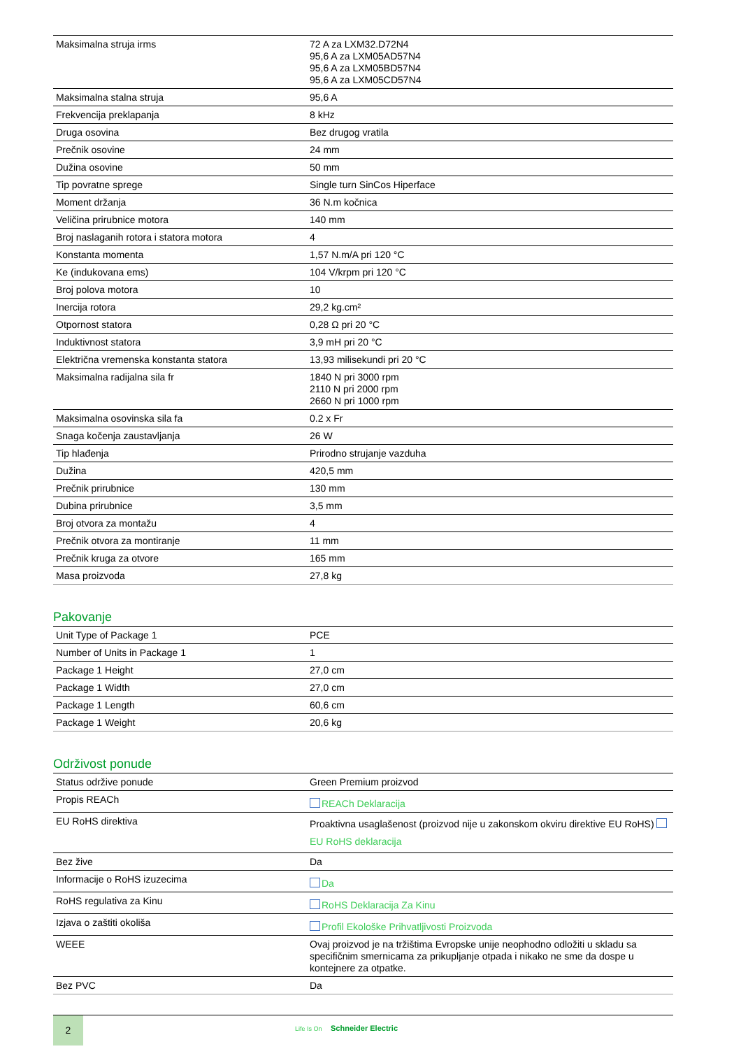| Maksimalna struja irms | 72 A za LXM32.D72N4 95,6 A za LXM05AD57N4 95,6 A za LXM05BD57N4 95,6 A za LXM05CD57N4 |
| Maksimalna stalna struja | 95,6 A |
| Frekvencija preklapanja | 8 kHz |
| Druga osovina | Bez drugog vratila |
| Prečnik osovine | 24 mm |
| Dužina osovine | 50 mm |
| Tip povratne sprege | Single turn SinCos Hiperface |
| Moment držanja | 36 N.m kočnica |
| Veličina prirubnice motora | 140 mm |
| Broj naslaganih rotora i statora motora | 4 |
| Konstanta momenta | 1,57 N.m/A pri 120 °C |
| Ke (indukovana ems) | 104 V/krpm pri 120 °C |
| Broj polova motora | 10 |
| Inercija rotora | 29,2 kg.cm² |
| Otpornost statora | 0,28 Ω pri 20 °C |
| Induktivnost statora | 3,9 mH pri 20 °C |
| Električna vremenska konstanta statora | 13,93 milisekundi pri 20 °C |
| Maksimalna radijalna sila fr | 1840 N pri 3000 rpm 2110 N pri 2000 rpm 2660 N pri 1000 rpm |
| Maksimalna osovinska sila fa | 0.2 x Fr |
| Snaga kočenja zaustavljanja | 26 W |
| Tip hlađenja | Prirodno strujanje vazduha |
| Dužina | 420,5 mm |
| Prečnik prirubnice | 130 mm |
| Dubina prirubnice | 3,5 mm |
| Broj otvora za montažu | 4 |
| Prečnik otvora za montiranje | 11 mm |
| Prečnik kruga za otvore | 165 mm |
| Masa proizvoda | 27,8 kg |
Pakovanje
| Unit Type of Package 1 | PCE |
| Number of Units in Package 1 | 1 |
| Package 1 Height | 27,0 cm |
| Package 1 Width | 27,0 cm |
| Package 1 Length | 60,6 cm |
| Package 1 Weight | 20,6 kg |
Održivost ponude
| Status održive ponude | Green Premium proizvod |
| Propis REACh | REACh Deklaracija |
| EU RoHS direktiva | Proaktivna usaglašenost (proizvod nije u zakonskom okviru direktive EU RoHS) EU RoHS deklaracija |
| Bez žive | Da |
| Informacije o RoHS izuzecima | Da |
| RoHS regulativa za Kinu | RoHS Deklaracija Za Kinu |
| Izjava o zaštiti okoliša | Profil Ekološke Prihvatljivosti Proizvoda |
| WEEE | Ovaj proizvod je na tržištima Evropske unije neophodno odložiti u skladu sa specifičnim smernicama za prikupljanje otpada i nikako ne sme da dospe u kontejnere za otpatke. |
| Bez PVC | Da |
2
Life Is On Schneider Electric